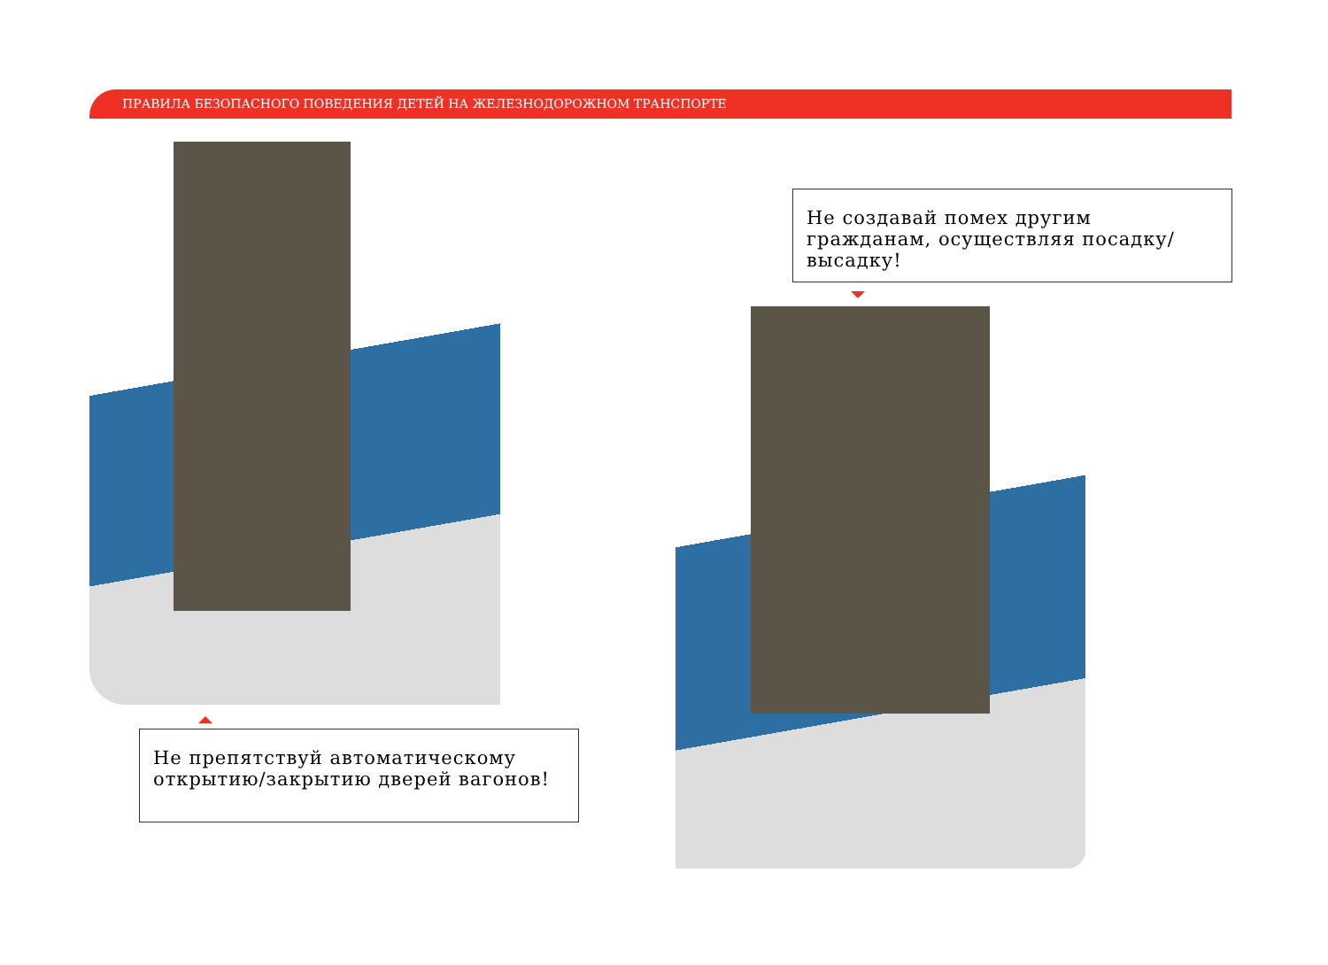ПРАВИЛА БЕЗОПАСНОГО ПОВЕДЕНИЯ ДЕТЕЙ НА ЖЕЛЕЗНОДОРОЖНОМ ТРАНСПОРТЕ
Не создавай помех другим гражданам, осуществляя посадку/высадку!
Не препятствуй автоматическому открытию/закрытию дверей вагонов!